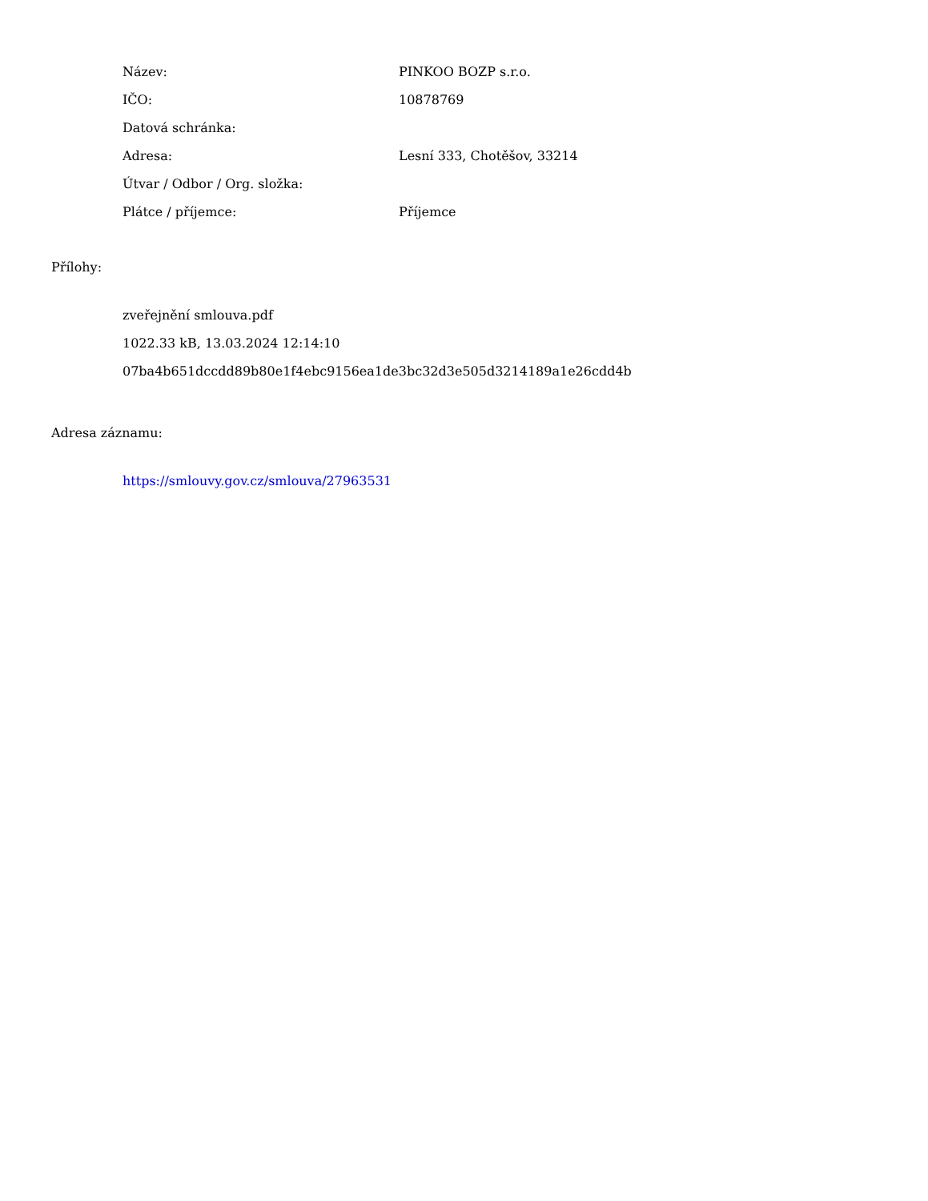| Název: | PINKOO BOZP s.r.o. |
| IČO: | 10878769 |
| Datová schránka: | |
| Adresa: | Lesní 333, Chotěšov, 33214 |
| Útvar / Odbor / Org. složka: | |
| Plátce / příjemce: | Příjemce |
Přílohy:
zveřejnění smlouva.pdf
1022.33 kB, 13.03.2024 12:14:10
07ba4b651dccdd89b80e1f4ebc9156ea1de3bc32d3e505d3214189a1e26cdd4b
Adresa záznamu:
https://smlouvy.gov.cz/smlouva/27963531